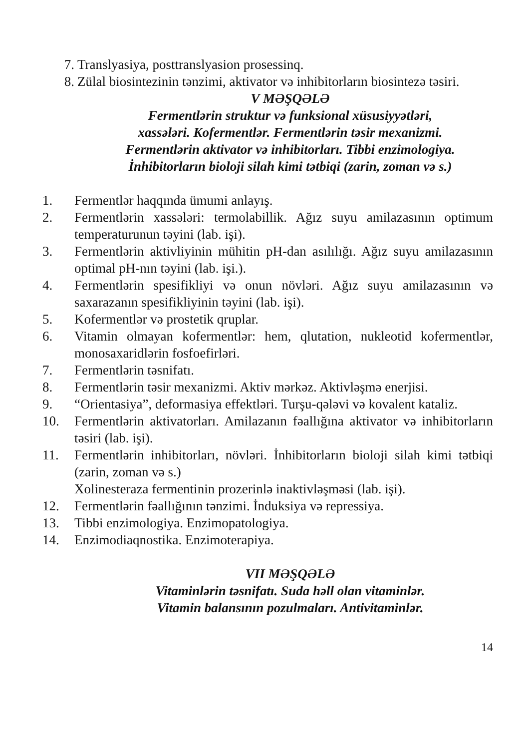7. Translyasiya, posttranslyasion prosessinq.
8. Zülal biosintezinin tənzimi, aktivator və inhibitorların biosintezə təsiri.
V MƏŞQƏLƏ
Fermentlərin struktur və funksional xüsusiyyətləri,
xassələri. Kofermentlər. Fermentlərin təsir mexanizmi.
Fermentlərin aktivator və inhibitorları. Tibbi enzimologiya.
İnhibitorların bioloji silah kimi tətbiqi (zarin, zoman və s.)
1. Fermentlər haqqında ümumi anlayış.
2. Fermentlərin xassələri: termolabillik. Ağız suyu amilazasının optimum temperaturunun təyini (lab. işi).
3. Fermentlərin aktivliyinin mühitin pH-dan asılılığı. Ağız suyu amilazasının optimal pH-nın təyini (lab. işi.).
4. Fermentlərin spesifikliyi və onun növləri. Ağız suyu amilazasının və saxarazanın spesifikliyinin təyini (lab. işi).
5. Kofermentlər və prostetik qruplar.
6. Vitamin olmayan kofermentlər: hem, qlutation, nukleotid kofermentlər, monosaxaridlərin fosfoefirləri.
7. Fermentlərin təsnifatı.
8. Fermentlərin təsir mexanizmi. Aktiv mərkəz. Aktivləşmə enerjisi.
9. “Orientasiya”, deformasiya effektləri. Turşu-qələvi və kovalent kataliz.
10. Fermentlərin aktivatorları. Amilazanın fəallığına aktivator və inhibitorların təsiri (lab. işi).
11. Fermentlərin inhibitorları, növləri. İnhibitorların bioloji silah kimi tətbiqi (zarin, zoman və s.)
Xolinesteraza fermentinin prozerinlə inaktivləşməsi (lab. işi).
12. Fermentlərin fəallığının tənzimi. İnduksiya və repressiya.
13. Tibbi enzimologiya. Enzimopatologiya.
14. Enzimodiaqnostika. Enzimoterapiya.
VII MƏŞQƏLƏ
Vitaminlərin təsnifatı. Suda həll olan vitaminlər.
Vitamin balansının pozulmaları. Antivitaminlər.
14